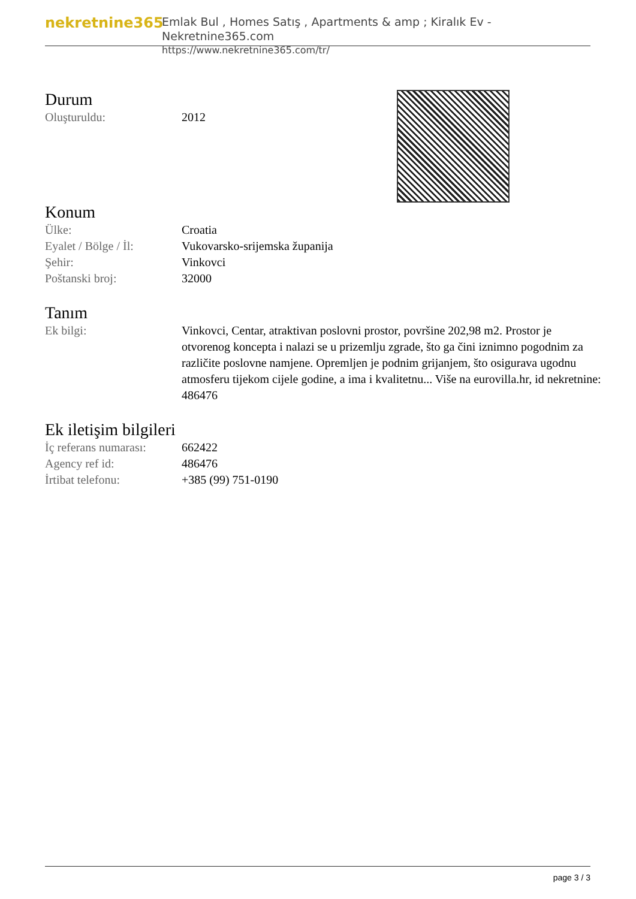nekretnine365
Emlak Bul , Homes Satış , Apartments & amp ; Kiralık Ev - Nekretnine365.com
https://www.nekretnine365.com/tr/
Durum
| Oluşturuldu: | 2012 |
Konum
| Ülke: | Croatia |
| Eyalet / Bölge / İl: | Vukovarsko-srijemska županija |
| Şehir: | Vinkovci |
| Poštanski broj: | 32000 |
Tanım
| Ek bilgi: | Vinkovci, Centar, atraktivan poslovni prostor, površine 202,98 m2. Prostor je otvorenog koncepta i nalazi se u prizemlju zgrade, što ga čini iznimno pogodnim za različite poslovne namjene. Opremljen je podnim grijanjem, što osigurava ugodnu atmosferu tijekom cijele godine, a ima i kvalitetnu... Više na eurovilla.hr, id nekretnine: 486476 |
Ek iletişim bilgileri
| İç referans numarası: | 662422 |
| Agency ref id: | 486476 |
| İrtibat telefonu: | +385 (99) 751-0190 |
page 3 / 3